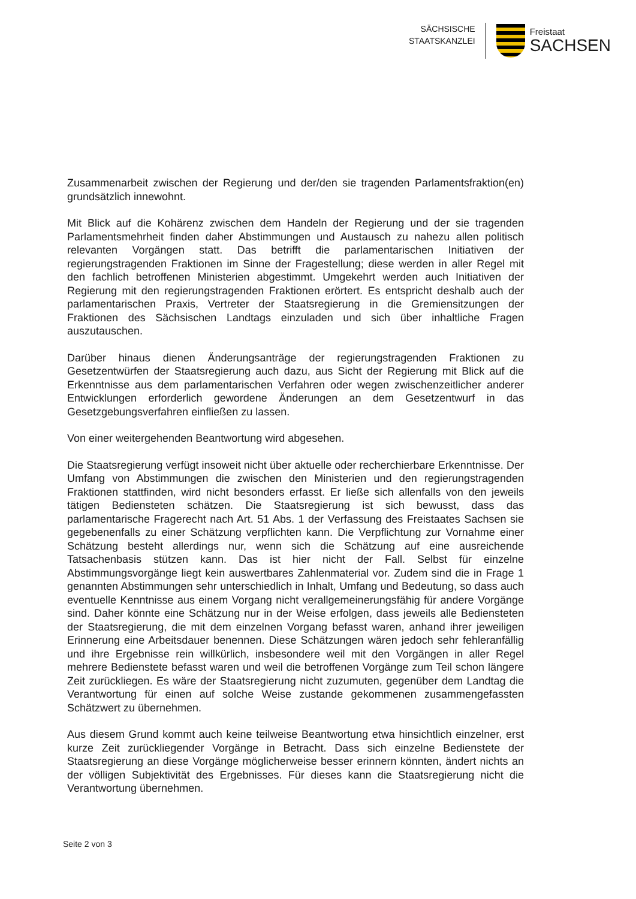SÄCHSISCHE
STAATSKANZLEI
Freistaat
SACHSEN
Zusammenarbeit zwischen der Regierung und der/den sie tragenden Parlamentsfraktion(en) grundsätzlich innewohnt.
Mit Blick auf die Kohärenz zwischen dem Handeln der Regierung und der sie tragenden Parlamentsmehrheit finden daher Abstimmungen und Austausch zu nahezu allen politisch relevanten Vorgängen statt. Das betrifft die parlamentarischen Initiativen der regierungstragenden Fraktionen im Sinne der Fragestellung; diese werden in aller Regel mit den fachlich betroffenen Ministerien abgestimmt. Umgekehrt werden auch Initiativen der Regierung mit den regierungstragenden Fraktionen erörtert. Es entspricht deshalb auch der parlamentarischen Praxis, Vertreter der Staatsregierung in die Gremiensitzungen der Fraktionen des Sächsischen Landtags einzuladen und sich über inhaltliche Fragen auszutauschen.
Darüber hinaus dienen Änderungsanträge der regierungstragenden Fraktionen zu Gesetzentwürfen der Staatsregierung auch dazu, aus Sicht der Regierung mit Blick auf die Erkenntnisse aus dem parlamentarischen Verfahren oder wegen zwischenzeitlicher anderer Entwicklungen erforderlich gewordene Änderungen an dem Gesetzentwurf in das Gesetzgebungsverfahren einfließen zu lassen.
Von einer weitergehenden Beantwortung wird abgesehen.
Die Staatsregierung verfügt insoweit nicht über aktuelle oder recherchierbare Erkenntnisse. Der Umfang von Abstimmungen die zwischen den Ministerien und den regierungstragenden Fraktionen stattfinden, wird nicht besonders erfasst. Er ließe sich allenfalls von den jeweils tätigen Bediensteten schätzen. Die Staatsregierung ist sich bewusst, dass das parlamentarische Fragerecht nach Art. 51 Abs. 1 der Verfassung des Freistaates Sachsen sie gegebenenfalls zu einer Schätzung verpflichten kann. Die Verpflichtung zur Vornahme einer Schätzung besteht allerdings nur, wenn sich die Schätzung auf eine ausreichende Tatsachenbasis stützen kann. Das ist hier nicht der Fall. Selbst für einzelne Abstimmungsvorgänge liegt kein auswertbares Zahlenmaterial vor. Zudem sind die in Frage 1 genannten Abstimmungen sehr unterschiedlich in Inhalt, Umfang und Bedeutung, so dass auch eventuelle Kenntnisse aus einem Vorgang nicht verallgemeinerungsfähig für andere Vorgänge sind. Daher könnte eine Schätzung nur in der Weise erfolgen, dass jeweils alle Bediensteten der Staatsregierung, die mit dem einzelnen Vorgang befasst waren, anhand ihrer jeweiligen Erinnerung eine Arbeitsdauer benennen. Diese Schätzungen wären jedoch sehr fehleranfällig und ihre Ergebnisse rein willkürlich, insbesondere weil mit den Vorgängen in aller Regel mehrere Bedienstete befasst waren und weil die betroffenen Vorgänge zum Teil schon längere Zeit zurückliegen. Es wäre der Staatsregierung nicht zuzumuten, gegenüber dem Landtag die Verantwortung für einen auf solche Weise zustande gekommenen zusammengefassten Schätzwert zu übernehmen.
Aus diesem Grund kommt auch keine teilweise Beantwortung etwa hinsichtlich einzelner, erst kurze Zeit zurückliegender Vorgänge in Betracht. Dass sich einzelne Bedienstete der Staatsregierung an diese Vorgänge möglicherweise besser erinnern könnten, ändert nichts an der völligen Subjektivität des Ergebnisses. Für dieses kann die Staatsregierung nicht die Verantwortung übernehmen.
Seite 2 von 3